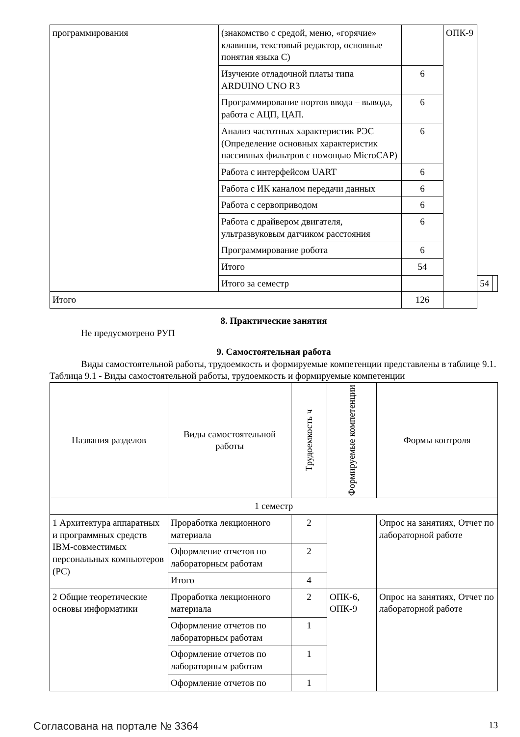| программирования | (знакомство с средой, меню, «горячие» клавиши, текстовый редактор, основные понятия языка С) | | ОПК-9 | | |
| | Изучение отладочной платы типа ARDUINO UNO R3 | 6 | | | |
| | Программирование портов ввода – вывода, работа с АЦП, ЦАП. | 6 | | | |
| | Анализ частотных характеристик РЭС (Определение основных характеристик пассивных фильтров с помощью MicroCAP) | 6 | | | |
| | Работа с интерфейсом UART | 6 | | | |
| | Работа с ИК каналом передачи данных | 6 | | | |
| | Работа с сервоприводом | 6 | | | |
| | Работа с драйвером двигателя, ультразвуковым датчиком расстояния | 6 | | | |
| | Программирование робота | 6 | | | |
| | Итого | 54 | | | |
| | Итого за семестр | | | 54 | |
| Итого | | 126 | | | |
8. Практические занятия
Не предусмотрено РУП
9. Самостоятельная работа
Виды самостоятельной работы, трудоемкость и формируемые компетенции представлены в таблице 9.1.
Таблица 9.1 - Виды самостоятельной работы, трудоемкость и формируемые компетенции
| Названия разделов | Виды самостоятельной работы | Трудоемкость ч | Формируемые компетенции | Формы контроля |
| --- | --- | --- | --- | --- |
| 1 семестр | | | | |
| 1 Архитектура аппаратных и программных средств IBM-совместимых персональных компьютеров (PC) | Проработка лекционного материала | 2 | | Опрос на занятиях, Отчет по лабораторной работе |
| | Оформление отчетов по лабораторным работам | 2 | | |
| | Итого | 4 | | |
| 2 Общие теоретические основы информатики | Проработка лекционного материала | 2 | ОПК-6, ОПК-9 | Опрос на занятиях, Отчет по лабораторной работе |
| | Оформление отчетов по лабораторным работам | 1 | | |
| | Оформление отчетов по лабораторным работам | 1 | | |
| | Оформление отчетов по | 1 | | |
Согласована на портале № 3364 13